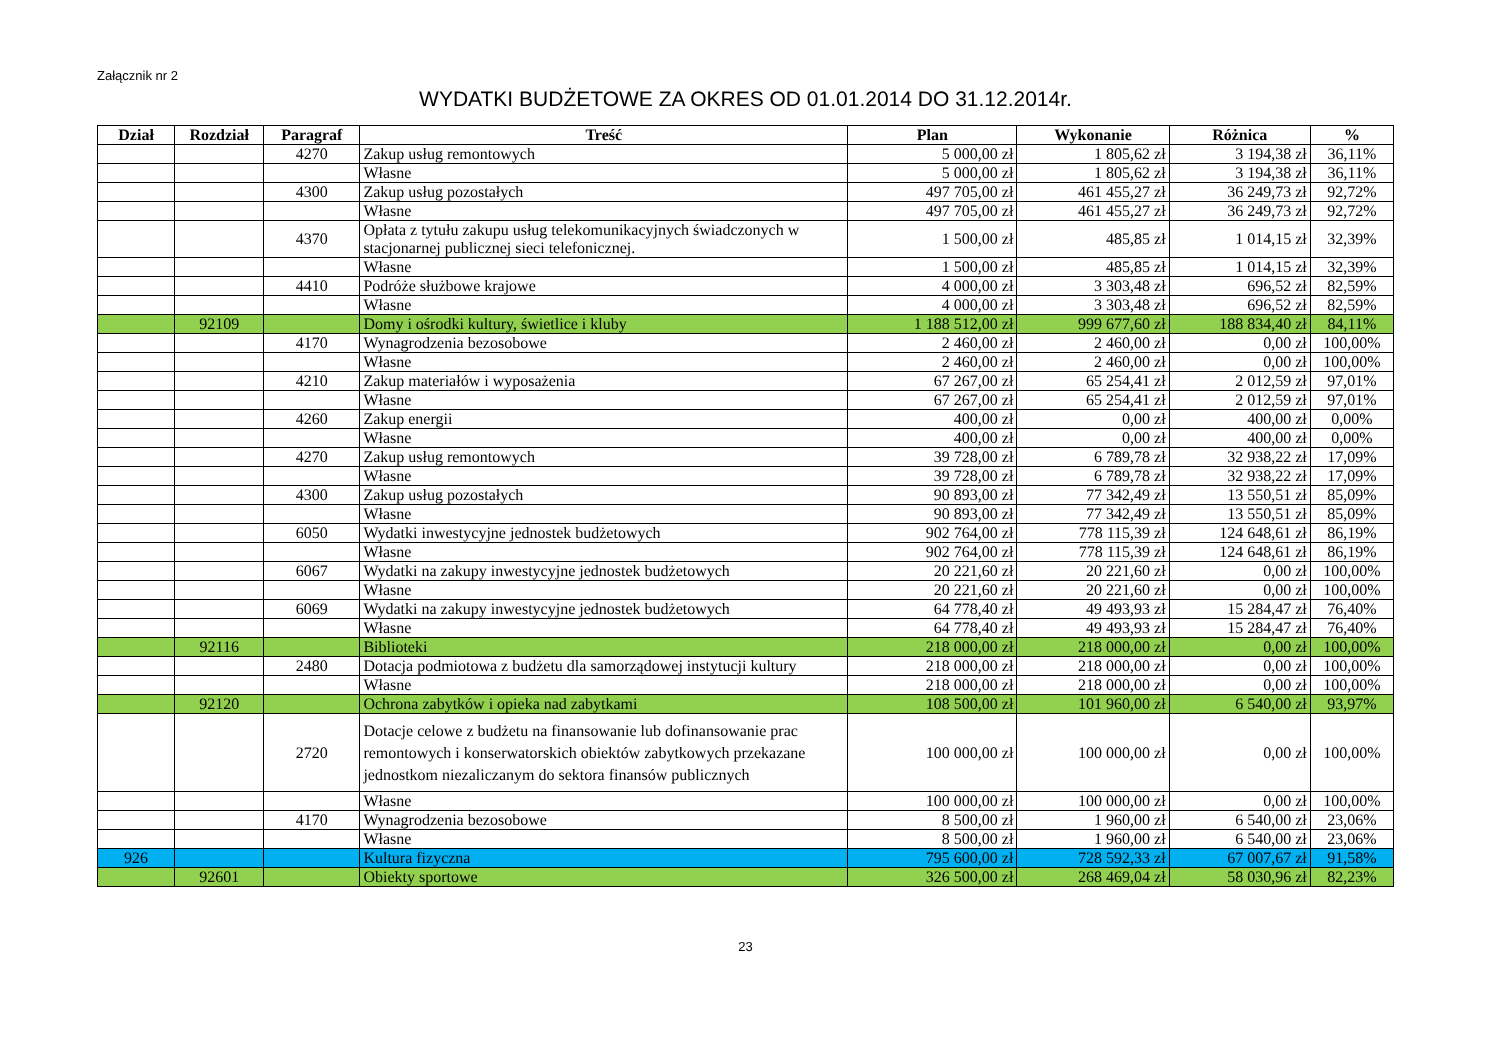Załącznik nr 2
WYDATKI BUDŻETOWE ZA OKRES OD 01.01.2014 DO 31.12.2014r.
| Dział | Rozdział | Paragraf | Treść | Plan | Wykonanie | Różnica | % |
| --- | --- | --- | --- | --- | --- | --- | --- |
| | | 4270 | Zakup usług remontowych | 5 000,00 zł | 1 805,62 zł | 3 194,38 zł | 36,11% |
| | | | Własne | 5 000,00 zł | 1 805,62 zł | 3 194,38 zł | 36,11% |
| | | 4300 | Zakup usług pozostałych | 497 705,00 zł | 461 455,27 zł | 36 249,73 zł | 92,72% |
| | | | Własne | 497 705,00 zł | 461 455,27 zł | 36 249,73 zł | 92,72% |
| | | 4370 | Opłata z tytułu zakupu usług telekomunikacyjnych świadczonych w stacjonarnej publicznej sieci telefonicznej. | 1 500,00 zł | 485,85 zł | 1 014,15 zł | 32,39% |
| | | | Własne | 1 500,00 zł | 485,85 zł | 1 014,15 zł | 32,39% |
| | | 4410 | Podróże służbowe krajowe | 4 000,00 zł | 3 303,48 zł | 696,52 zł | 82,59% |
| | | | Własne | 4 000,00 zł | 3 303,48 zł | 696,52 zł | 82,59% |
| | 92109 | | Domy i ośrodki kultury, świetlice i kluby | 1 188 512,00 zł | 999 677,60 zł | 188 834,40 zł | 84,11% |
| | | 4170 | Wynagrodzenia bezosobowe | 2 460,00 zł | 2 460,00 zł | 0,00 zł | 100,00% |
| | | | Własne | 2 460,00 zł | 2 460,00 zł | 0,00 zł | 100,00% |
| | | 4210 | Zakup materiałów i wyposażenia | 67 267,00 zł | 65 254,41 zł | 2 012,59 zł | 97,01% |
| | | | Własne | 67 267,00 zł | 65 254,41 zł | 2 012,59 zł | 97,01% |
| | | 4260 | Zakup energii | 400,00 zł | 0,00 zł | 400,00 zł | 0,00% |
| | | | Własne | 400,00 zł | 0,00 zł | 400,00 zł | 0,00% |
| | | 4270 | Zakup usług remontowych | 39 728,00 zł | 6 789,78 zł | 32 938,22 zł | 17,09% |
| | | | Własne | 39 728,00 zł | 6 789,78 zł | 32 938,22 zł | 17,09% |
| | | 4300 | Zakup usług pozostałych | 90 893,00 zł | 77 342,49 zł | 13 550,51 zł | 85,09% |
| | | | Własne | 90 893,00 zł | 77 342,49 zł | 13 550,51 zł | 85,09% |
| | | 6050 | Wydatki inwestycyjne jednostek budżetowych | 902 764,00 zł | 778 115,39 zł | 124 648,61 zł | 86,19% |
| | | | Własne | 902 764,00 zł | 778 115,39 zł | 124 648,61 zł | 86,19% |
| | | 6067 | Wydatki na zakupy inwestycyjne jednostek budżetowych | 20 221,60 zł | 20 221,60 zł | 0,00 zł | 100,00% |
| | | | Własne | 20 221,60 zł | 20 221,60 zł | 0,00 zł | 100,00% |
| | | 6069 | Wydatki na zakupy inwestycyjne jednostek budżetowych | 64 778,40 zł | 49 493,93 zł | 15 284,47 zł | 76,40% |
| | | | Własne | 64 778,40 zł | 49 493,93 zł | 15 284,47 zł | 76,40% |
| | 92116 | | Biblioteki | 218 000,00 zł | 218 000,00 zł | 0,00 zł | 100,00% |
| | | 2480 | Dotacja podmiotowa z budżetu dla samorządowej instytucji kultury | 218 000,00 zł | 218 000,00 zł | 0,00 zł | 100,00% |
| | | | Własne | 218 000,00 zł | 218 000,00 zł | 0,00 zł | 100,00% |
| | 92120 | | Ochrona zabytków i opieka nad zabytkami | 108 500,00 zł | 101 960,00 zł | 6 540,00 zł | 93,97% |
| | | 2720 | Dotacje celowe z budżetu na finansowanie lub dofinansowanie prac remontowych i konserwatorskich obiektów zabytkowych przekazane jednostkom niezaliczanym do sektora finansów publicznych | 100 000,00 zł | 100 000,00 zł | 0,00 zł | 100,00% |
| | | | Własne | 100 000,00 zł | 100 000,00 zł | 0,00 zł | 100,00% |
| | | 4170 | Wynagrodzenia bezosobowe | 8 500,00 zł | 1 960,00 zł | 6 540,00 zł | 23,06% |
| | | | Własne | 8 500,00 zł | 1 960,00 zł | 6 540,00 zł | 23,06% |
| 926 | | | Kultura fizyczna | 795 600,00 zł | 728 592,33 zł | 67 007,67 zł | 91,58% |
| | 92601 | | Obiekty sportowe | 326 500,00 zł | 268 469,04 zł | 58 030,96 zł | 82,23% |
23